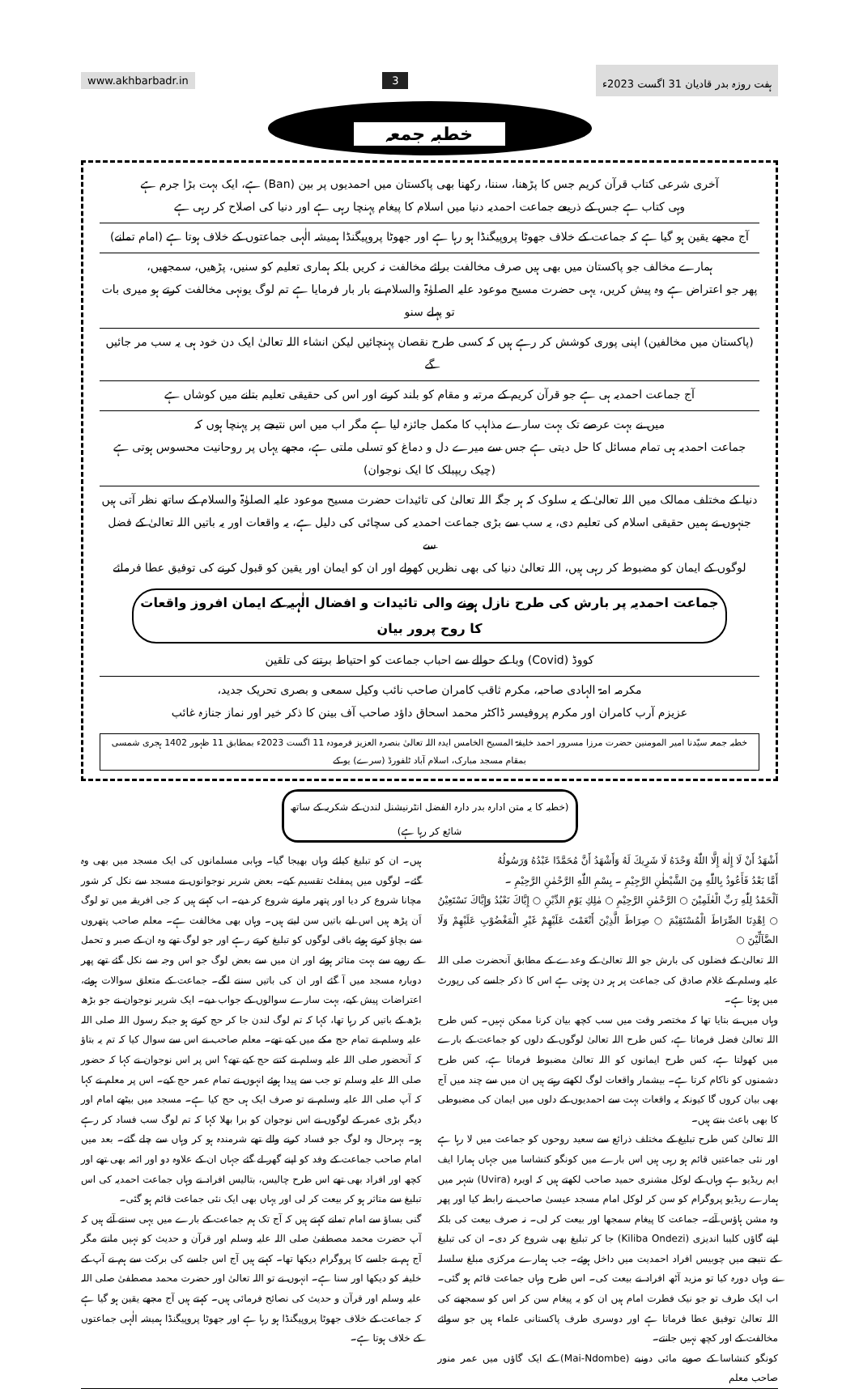www.akhbarbadr.in 3 ہفت روزہ بدر قادیان 31 اگست 2023ء
خطبہ جمعہ
آخری شرعی کتاب قرآن کریم جس کا پڑھنا، سننا، رکھنا بھی پاکستان میں احمدیوں پر بین (Ban) ہے، ایک بہت بڑا جرم ہے
وہی کتاب ہے جس کے ذریعے جماعت احمدیہ دنیا میں اسلام کا پیغام پہنچا رہی ہے اور دنیا کی اصلاح کر رہی ہے
آج مجھے یقین ہو گیا ہے کہ جماعت کے خلاف جھوٹا پروپیگنڈا ہو رہا ہے اور جھوٹا پروپیگنڈا ہمیشہ الٰہی جماعتوں کے خلاف ہوتا ہے (امام تمانے)
ہمارے مخالف جو پاکستان میں بھی ہیں صرف مخالفت برائے مخالفت نہ کریں بلکہ ہماری تعلیم کو سنیں، پڑھیں، سمجھیں،
پھر جو اعتراض ہے وہ پیش کریں، یہی حضرت مسیح موعود علیہ الصلوٰۃ والسلام نے بار بار فرمایا ہے تم لوگ یونہی مخالفت کرتے ہو میری بات تو پہلے سنو
(پاکستان میں مخالفین) اپنی پوری کوشش کر رہے ہیں کہ کسی طرح نقصان پہنچائیں لیکن انشاء اللہ تعالیٰ ایک دن خود ہی یہ سب مر جائیں گے
آج جماعت احمدیہ ہی ہے جو قرآن کریم کے مرتبہ و مقام کو بلند کرنے اور اس کی حقیقی تعلیم بتانے میں کوشاں ہے
میں نے بہت عرصے تک بہت سارے مذاہب کا مکمل جائزہ لیا ہے مگر اب میں اس نتیجے پر پہنچا ہوں کہ
جماعت احمدیہ ہی تمام مسائل کا حل دیتی ہے جس سے میرے دل و دماغ کو تسلی ملتی ہے، مجھے یہاں پر روحانیت محسوس ہوتی ہے (چیک ریپبلک کا ایک نوجوان)
دنیا کے مختلف ممالک میں اللہ تعالیٰ کے یہ سلوک کہ ہر جگہ اللہ تعالیٰ کی تائیدات حضرت مسیح موعود علیہ الصلوٰۃ والسلام کے ساتھ نظر آتی ہیں
جنہوں نے ہمیں حقیقی اسلام کی تعلیم دی، یہ سب سے بڑی جماعت احمدیہ کی سچائی کی دلیل ہے، یہ واقعات اور یہ باتیں اللہ تعالیٰ کے فضل سے
لوگوں کے ایمان کو مضبوط کر رہی ہیں، اللہ تعالیٰ دنیا کی بھی نظریں کھولے اور ان کو ایمان اور یقین کو قبول کرنے کی توفیق عطا فرمائے
جماعت احمدیہ پر بارش کی طرح نازل ہونے والی تائیدات و افضال الٰہیہ کے ایمان افروز واقعات کا روح پرور بیان
کووڈ (Covid) وبا کے حوالے سے احباب جماعت کو احتیاط برتنے کی تلقین
مکرمہ امۃ الہادی صاحبہ، مکرم ثاقب کامران صاحب نائب وکیل سمعی و بصری تحریک جدید،
عزیزم آرب کامران اور مکرم پروفیسر ڈاکٹر محمد اسحاق داؤد صاحب آف بینن کا ذکر خیر اور نماز جنازہ غائب
خطبہ جمعہ سیّدنا امیر المومنین حضرت مرزا مسرور احمد خلیفۃ المسیح الخامس ایدہ اللہ تعالیٰ بنصرہ العزیز فرمودہ 11 اگست 2023ء بمطابق 11 ظہور 1402 ہجری شمسی بمقام مسجد مبارک، اسلام آباد ٹلفورڈ (سرے) یو.کے
(خطبہ کا یہ متن ادارہ بدر دارہ الفضل انٹرنیشنل لندن کے شکریہ کے ساتھ شائع کر رہا ہے)
أَشْهَدُ أَنْ لَا إِلٰهَ إِلَّا اللّٰهُ وَحْدَهُ لَا شَرِيكَ لَهُ وَأَشْهَدُ أَنَّ مُحَمَّدًا عَبْدُهُ وَرَسُولُهُ
أَمَّا بَعْدُ فَأَعُوذُ بِاللّٰهِ مِنَ الشَّيْطٰنِ الرَّجِيْمِ ۔ بِسْمِ اللّٰهِ الرَّحْمٰنِ الرَّحِيْمِ ۔
اَلْحَمْدُ لِلّٰهِ رَبِّ الْعٰلَمِيْنَ ○ الرَّحْمٰنِ الرَّحِيْمِ ○ مٰلِكِ يَوْمِ الدِّيْنِ ○ إِيَّاكَ نَعْبُدُ وَإِيَّاكَ نَسْتَعِيْنُ ○ اِهْدِنَا الصِّرَاطَ الْمُسْتَقِيْمَ ○ صِرَاطَ الَّذِيْنَ أَنْعَمْتَ عَلَيْهِمْ غَيْرِ الْمَغْضُوْبِ عَلَيْهِمْ وَلَا الضَّآلِّيْنَ ○
اللہ تعالیٰ کے فضلوں کی بارش جو اللہ تعالیٰ کے وعدے کے مطابق آنحضرت صلی اللہ علیہ وسلم کے غلام صادق کی جماعت پر ہر دن ہوتی ہے اس کا ذکر جلسے کی رپورٹ میں ہوتا ہے۔
وہاں میں نے بتایا تھا کہ مختصر وقت میں سب کچھ بیان کرنا ممکن نہیں۔ کس طرح اللہ تعالیٰ فضل فرماتا ہے، کس طرح اللہ تعالیٰ لوگوں کے دلوں کو جماعت کے بارے میں کھولتا ہے، کس طرح ایمانوں کو اللہ تعالیٰ مضبوط فرماتا ہے، کس طرح دشمنوں کو ناکام کرتا ہے۔ بیشمار واقعات لوگ لکھتے رہتے ہیں ان میں سے چند میں آج بھی بیان کروں گا کیونکہ یہ واقعات بہت سے احمدیوں کے دلوں میں ایمان کی مضبوطی کا بھی باعث بنتے ہیں۔
اللہ تعالیٰ کس طرح تبلیغ کے مختلف ذرائع سے سعید روحوں کو جماعت میں لا رہا ہے اور نئی جماعتیں قائم ہو رہی ہیں اس بارے میں کونگو کنشاسا میں جہاں ہمارا ایف ایم ریڈیو ہے وہاں کے لوکل مشنری حمید صاحب لکھتے ہیں کہ اویرہ (Uvira) شہر میں ہمارے ریڈیو پروگرام کو سن کر لوکل امام مسجد عیسیٰ صاحب نے رابطہ کیا اور پھر وہ مشن ہاؤس آئے۔ جماعت کا پیغام سمجھا اور بیعت کر لی۔ نہ صرف بیعت کی بلکہ اپنے گاؤں کلیبا اندیزی (Kiliba Ondezi) جا کر تبلیغ بھی شروع کر دی۔ ان کی تبلیغ کے نتیجے میں چوبیس افراد احمدیت میں داخل ہوئے۔ جب ہمارے مرکزی مبلغ سلسلہ نے وہاں دورہ کیا تو مزید آٹھ افراد نے بیعت کی۔ اس طرح وہاں جماعت قائم ہو گئی۔ اب ایک طرف تو جو نیک فطرت امام ہیں ان کو یہ پیغام سن کر اس کو سمجھنے کی اللہ تعالیٰ توفیق عطا فرماتا ہے اور دوسری طرف پاکستانی علماء ہیں جو سوائے مخالفت کے اور کچھ نہیں جانتے۔
کونگو کنشاسا کے صوبے مائی دونبے (Mai-Ndombe) کے ایک گاؤں میں عمر منور صاحب معلم
ہیں۔ ان کو تبلیغ کیلئے وہاں بھیجا گیا۔ وہابی مسلمانوں کی ایک مسجد میں بھی وہ گئے۔ لوگوں میں پمفلٹ تقسیم کیے۔ بعض شریر نوجوانوں نے مسجد سے نکل کر شور مچانا شروع کر دیا اور پتھر مارنے شروع کر دیے۔ اب کہتے ہیں کہ جی افریقہ میں تو لوگ اَن پڑھ ہیں اس لیے باتیں سن لیتے ہیں۔ وہاں بھی مخالفت ہے۔ معلم صاحب پتھروں سے بچاؤ کرتے ہوئے باقی لوگوں کو تبلیغ کرتے رہے اور جو لوگ تھے وہ ان کے صبر و تحمل کے رویے سے بہت متاثر ہوئے اور ان میں سے بعض لوگ جو اس وجہ سے نکل گئے تھے پھر دوبارہ مسجد میں آ گئے اور ان کی باتیں سننے لگے۔ جماعت کے متعلق سوالات ہوئے، اعتراضات پیش کیے، بہت سارے سوالوں کے جواب دیے۔ ایک شریر نوجوان نے جو بڑھ بڑھ کے باتیں کر رہا تھا، کہا کہ تم لوگ لندن جا کر حج کرتے ہو جبکہ رسول اللہ صلی اللہ علیہ وسلم نے تمام حج مکے میں کیے تھے۔ معلم صاحب نے اس سے سوال کیا کہ تم یہ بتاؤ کہ آنحضور صلی اللہ علیہ وسلم نے کتنے حج کیے تھے؟ اس پر اس نوجوان نے کہا کہ حضور صلی اللہ علیہ وسلم تو جب سے پیدا ہوئے انہوں نے تمام عمر حج کیے۔ اس پر معلم نے کہا کہ آپ صلی اللہ علیہ وسلم نے تو صرف ایک ہی حج کیا ہے۔ مسجد میں بیٹھے امام اور دیگر بڑی عمر کے لوگوں نے اس نوجوان کو برا بھلا کہا کہ تم لوگ سب فساد کر رہے ہو۔ بہرحال وہ لوگ جو فساد کرنے والے تھے شرمندہ ہو کر وہاں سے چلے گئے۔ بعد میں امام صاحب جماعت کے وفد کو اپنے گھر لے گئے جہاں ان کے علاوہ دو اور ائمہ بھی تھے اور کچھ اور افراد بھی تھے اس طرح چالیس، بتالیس افراد نے وہاں جماعت احمدیہ کی اس تبلیغ سے متاثر ہو کر بیعت کر لی اور یہاں بھی ایک نئی جماعت قائم ہو گئی۔
گنی بساؤ سے امام تمانے کہتے ہیں کہ آج تک ہم جماعت کے بارے میں یہی سنتے آئے ہیں کہ آپ حضرت محمد مصطفیٰ صلی اللہ علیہ وسلم اور قرآن و حدیث کو نہیں مانتے مگر آج ہم نے جلسے کا پروگرام دیکھا تھا۔ کہتے ہیں آج اس جلسے کی برکت سے ہم نے آپ کے خلیفہ کو دیکھا اور سنا ہے۔ انہوں نے تو اللہ تعالیٰ اور حضرت محمد مصطفیٰ صلی اللہ علیہ وسلم اور قرآن و حدیث کی نصائح فرمائی ہیں۔ کہتے ہیں آج مجھے یقین ہو گیا ہے کہ جماعت کے خلاف جھوٹا پروپیگنڈا ہو رہا ہے اور جھوٹا پروپیگنڈا ہمیشہ الٰہی جماعتوں کے خلاف ہوتا ہے۔